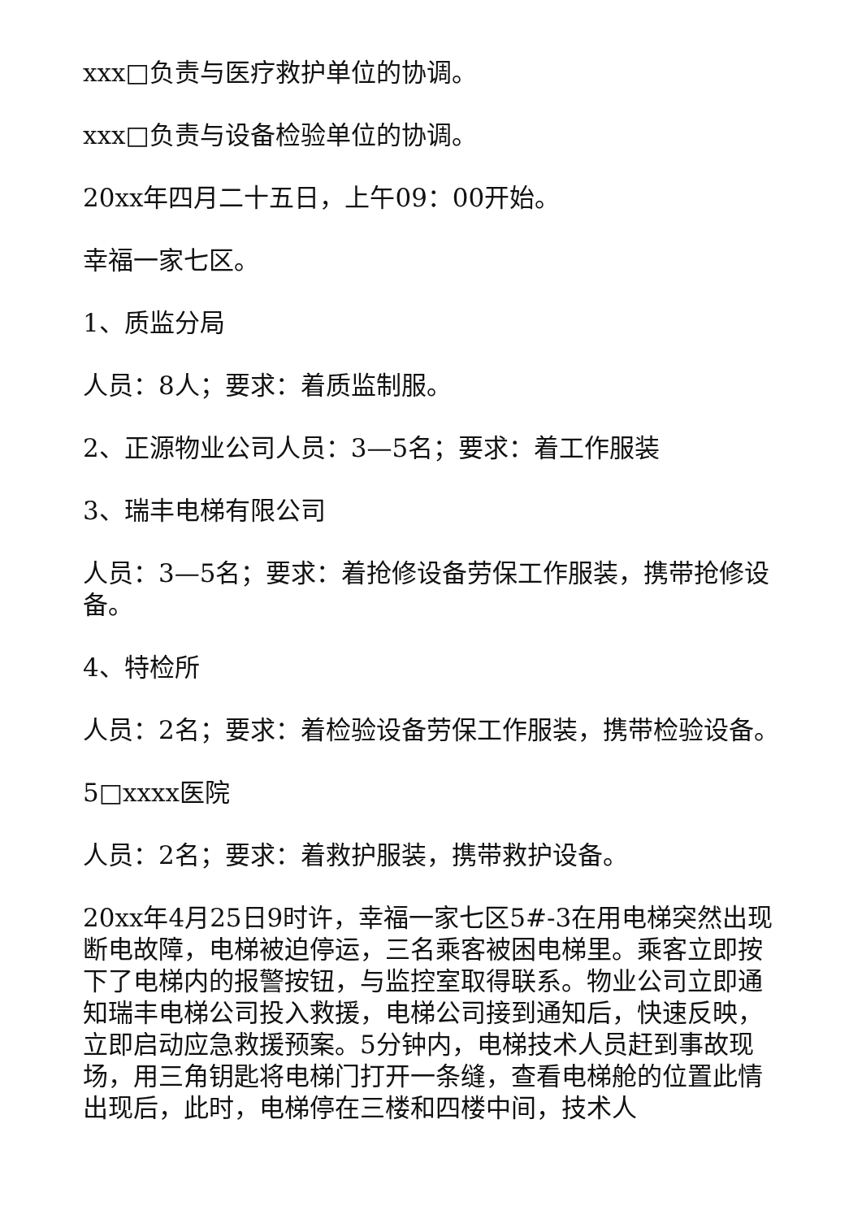xxx□负责与医疗救护单位的协调。
xxx□负责与设备检验单位的协调。
20xx年四月二十五日，上午09：00开始。
幸福一家七区。
1、质监分局
人员：8人；要求：着质监制服。
2、正源物业公司人员：3—5名；要求：着工作服装
3、瑞丰电梯有限公司
人员：3—5名；要求：着抢修设备劳保工作服装，携带抢修设备。
4、特检所
人员：2名；要求：着检验设备劳保工作服装，携带检验设备。
5□xxxx医院
人员：2名；要求：着救护服装，携带救护设备。
20xx年4月25日9时许，幸福一家七区5#-3在用电梯突然出现断电故障，电梯被迫停运，三名乘客被困电梯里。乘客立即按下了电梯内的报警按钮，与监控室取得联系。物业公司立即通知瑞丰电梯公司投入救援，电梯公司接到通知后，快速反映，立即启动应急救援预案。5分钟内，电梯技术人员赶到事故现场，用三角钥匙将电梯门打开一条缝，查看电梯舱的位置此情出现后，此时，电梯停在三楼和四楼中间，技术人